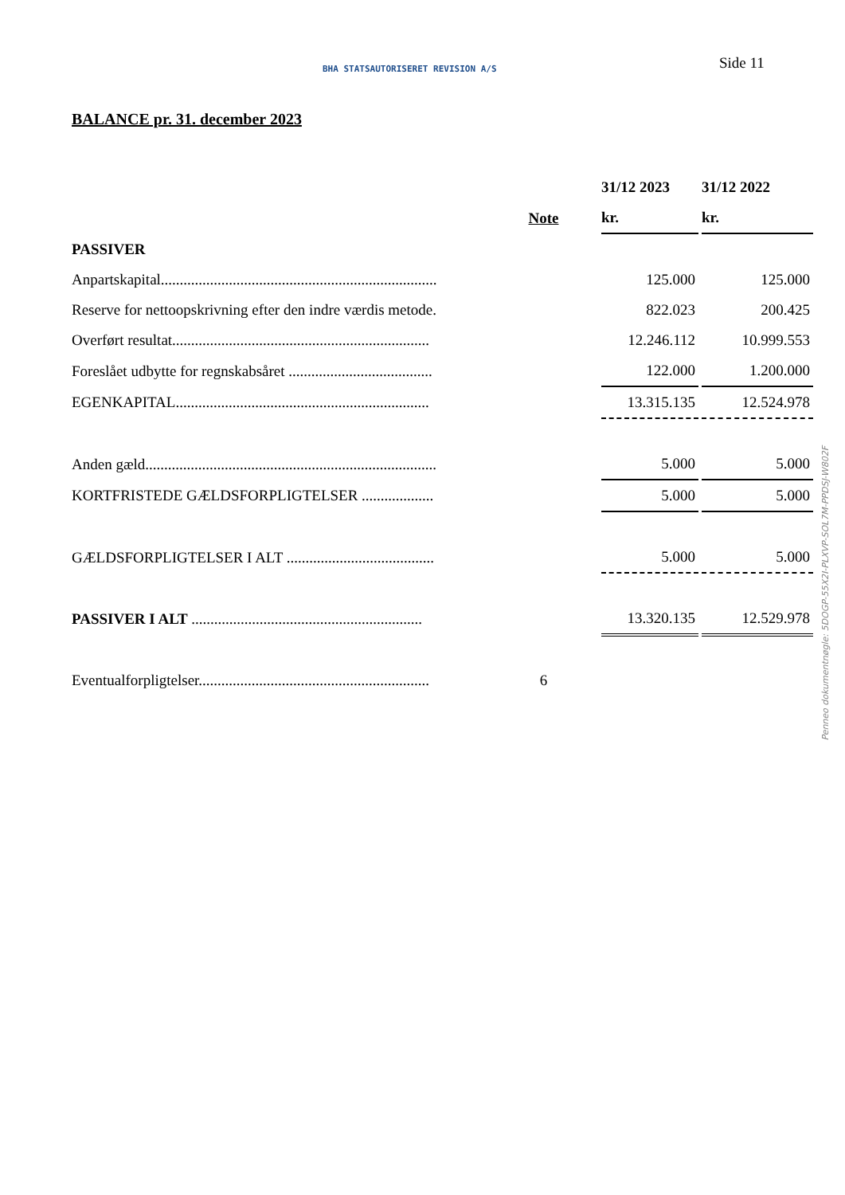BHA STATSAUTORISERET REVISION A/S
Side 11
BALANCE pr. 31. december 2023
| | | 31/12 2023 | | 31/12 2022 |
| | Note | kr. | | kr. |
| PASSIVER | | | | |
| Anpartskapital......................................................................... | | 125.000 | | 125.000 |
| Reserve for nettoopskrivning efter den indre værdis metode. | | 822.023 | | 200.425 |
| Overført resultat.................................................................... | | 12.246.112 | | 10.999.553 |
| Foreslået udbytte for regnskabsåret ...................................... | | 122.000 | | 1.200.000 |
| EGENKAPITAL................................................................... | | 13.315.135 | | 12.524.978 |
| Anden gæld............................................................................. | | 5.000 | | 5.000 |
| KORTFRISTEDE GÆLDSFORPLIGTELSER ................... | | 5.000 | | 5.000 |
| GÆLDSFORPLIGTELSER I ALT ....................................... | | 5.000 | | 5.000 |
| PASSIVER I ALT ............................................................. | | 13.320.135 | | 12.529.978 |
| Eventualforpligtelser............................................................. | 6 | | | |
Penneo dokumentnøgle: 5DOGP-55X2I-PLXVP-SOL7M-PPDSJ-W802F